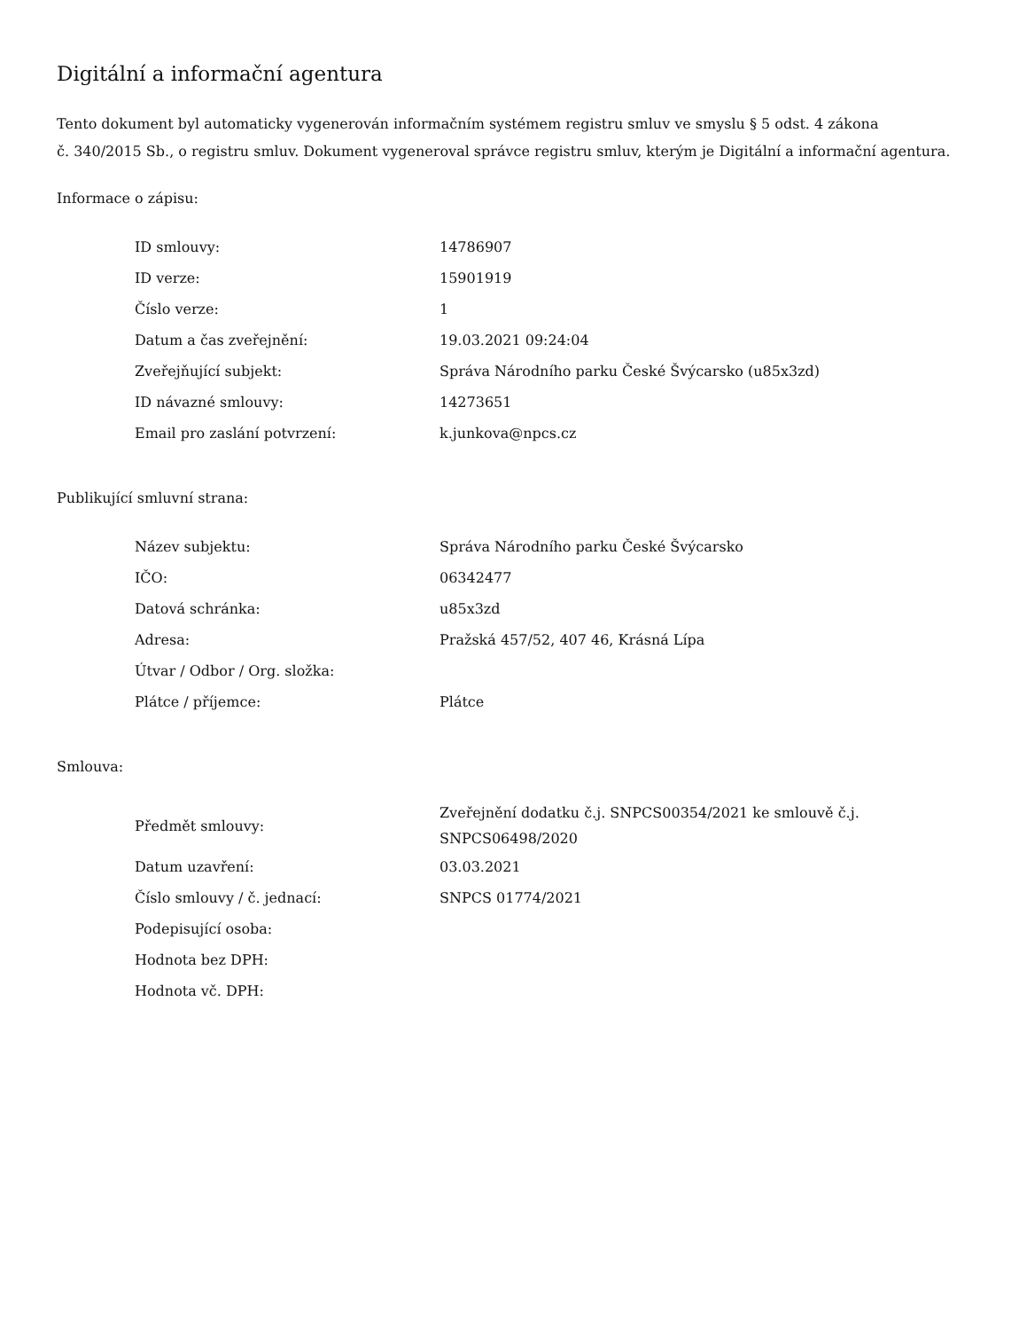Digitální a informační agentura
Tento dokument byl automaticky vygenerován informačním systémem registru smluv ve smyslu § 5 odst. 4 zákona
č. 340/2015 Sb., o registru smluv. Dokument vygeneroval správce registru smluv, kterým je Digitální a informační agentura.
Informace o zápisu:
| ID smlouvy: | 14786907 |
| ID verze: | 15901919 |
| Číslo verze: | 1 |
| Datum a čas zveřejnění: | 19.03.2021 09:24:04 |
| Zveřejňující subjekt: | Správa Národního parku České Švýcarsko (u85x3zd) |
| ID návazné smlouvy: | 14273651 |
| Email pro zaslání potvrzení: | k.junkova@npcs.cz |
Publikující smluvní strana:
| Název subjektu: | Správa Národního parku České Švýcarsko |
| IČO: | 06342477 |
| Datová schránka: | u85x3zd |
| Adresa: | Pražská 457/52, 407 46, Krásná Lípa |
| Útvar / Odbor / Org. složka: | |
| Plátce / příjemce: | Plátce |
Smlouva:
| Předmět smlouvy: | Zveřejnění dodatku č.j. SNPCS00354/2021 ke smlouvě č.j. SNPCS06498/2020 |
| Datum uzavření: | 03.03.2021 |
| Číslo smlouvy / č. jednací: | SNPCS 01774/2021 |
| Podepisující osoba: | |
| Hodnota bez DPH: | |
| Hodnota vč. DPH: | |